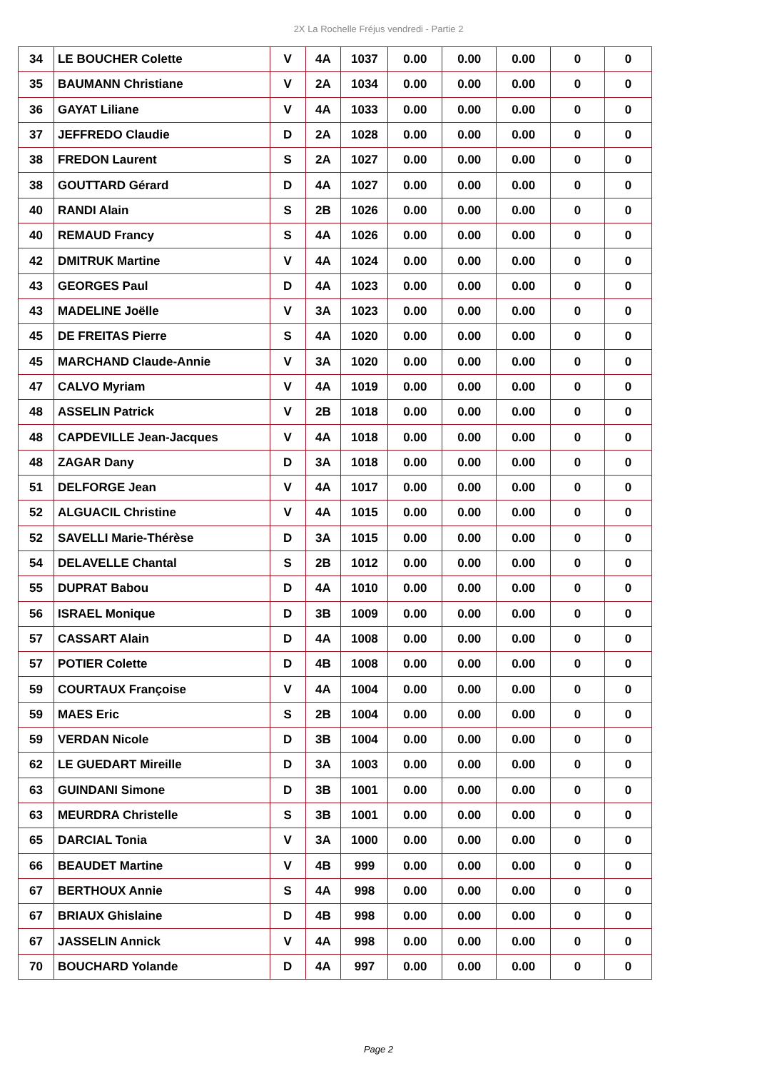2X La Rochelle Fréjus vendredi - Partie 2
| 34 | LE BOUCHER Colette | V | 4A | 1037 | 0.00 | 0.00 | 0.00 | 0 | 0 |
| 35 | BAUMANN Christiane | V | 2A | 1034 | 0.00 | 0.00 | 0.00 | 0 | 0 |
| 36 | GAYAT Liliane | V | 4A | 1033 | 0.00 | 0.00 | 0.00 | 0 | 0 |
| 37 | JEFFREDO Claudie | D | 2A | 1028 | 0.00 | 0.00 | 0.00 | 0 | 0 |
| 38 | FREDON Laurent | S | 2A | 1027 | 0.00 | 0.00 | 0.00 | 0 | 0 |
| 38 | GOUTTARD Gérard | D | 4A | 1027 | 0.00 | 0.00 | 0.00 | 0 | 0 |
| 40 | RANDI Alain | S | 2B | 1026 | 0.00 | 0.00 | 0.00 | 0 | 0 |
| 40 | REMAUD Francy | S | 4A | 1026 | 0.00 | 0.00 | 0.00 | 0 | 0 |
| 42 | DMITRUK Martine | V | 4A | 1024 | 0.00 | 0.00 | 0.00 | 0 | 0 |
| 43 | GEORGES Paul | D | 4A | 1023 | 0.00 | 0.00 | 0.00 | 0 | 0 |
| 43 | MADELINE Joëlle | V | 3A | 1023 | 0.00 | 0.00 | 0.00 | 0 | 0 |
| 45 | DE FREITAS Pierre | S | 4A | 1020 | 0.00 | 0.00 | 0.00 | 0 | 0 |
| 45 | MARCHAND Claude-Annie | V | 3A | 1020 | 0.00 | 0.00 | 0.00 | 0 | 0 |
| 47 | CALVO Myriam | V | 4A | 1019 | 0.00 | 0.00 | 0.00 | 0 | 0 |
| 48 | ASSELIN Patrick | V | 2B | 1018 | 0.00 | 0.00 | 0.00 | 0 | 0 |
| 48 | CAPDEVILLE Jean-Jacques | V | 4A | 1018 | 0.00 | 0.00 | 0.00 | 0 | 0 |
| 48 | ZAGAR Dany | D | 3A | 1018 | 0.00 | 0.00 | 0.00 | 0 | 0 |
| 51 | DELFORGE Jean | V | 4A | 1017 | 0.00 | 0.00 | 0.00 | 0 | 0 |
| 52 | ALGUACIL Christine | V | 4A | 1015 | 0.00 | 0.00 | 0.00 | 0 | 0 |
| 52 | SAVELLI Marie-Thérèse | D | 3A | 1015 | 0.00 | 0.00 | 0.00 | 0 | 0 |
| 54 | DELAVELLE Chantal | S | 2B | 1012 | 0.00 | 0.00 | 0.00 | 0 | 0 |
| 55 | DUPRAT Babou | D | 4A | 1010 | 0.00 | 0.00 | 0.00 | 0 | 0 |
| 56 | ISRAEL Monique | D | 3B | 1009 | 0.00 | 0.00 | 0.00 | 0 | 0 |
| 57 | CASSART Alain | D | 4A | 1008 | 0.00 | 0.00 | 0.00 | 0 | 0 |
| 57 | POTIER Colette | D | 4B | 1008 | 0.00 | 0.00 | 0.00 | 0 | 0 |
| 59 | COURTAUX Françoise | V | 4A | 1004 | 0.00 | 0.00 | 0.00 | 0 | 0 |
| 59 | MAES Eric | S | 2B | 1004 | 0.00 | 0.00 | 0.00 | 0 | 0 |
| 59 | VERDAN Nicole | D | 3B | 1004 | 0.00 | 0.00 | 0.00 | 0 | 0 |
| 62 | LE GUEDART Mireille | D | 3A | 1003 | 0.00 | 0.00 | 0.00 | 0 | 0 |
| 63 | GUINDANI Simone | D | 3B | 1001 | 0.00 | 0.00 | 0.00 | 0 | 0 |
| 63 | MEURDRA Christelle | S | 3B | 1001 | 0.00 | 0.00 | 0.00 | 0 | 0 |
| 65 | DARCIAL Tonia | V | 3A | 1000 | 0.00 | 0.00 | 0.00 | 0 | 0 |
| 66 | BEAUDET Martine | V | 4B | 999 | 0.00 | 0.00 | 0.00 | 0 | 0 |
| 67 | BERTHOUX Annie | S | 4A | 998 | 0.00 | 0.00 | 0.00 | 0 | 0 |
| 67 | BRIAUX Ghislaine | D | 4B | 998 | 0.00 | 0.00 | 0.00 | 0 | 0 |
| 67 | JASSELIN Annick | V | 4A | 998 | 0.00 | 0.00 | 0.00 | 0 | 0 |
| 70 | BOUCHARD Yolande | D | 4A | 997 | 0.00 | 0.00 | 0.00 | 0 | 0 |
Page 2